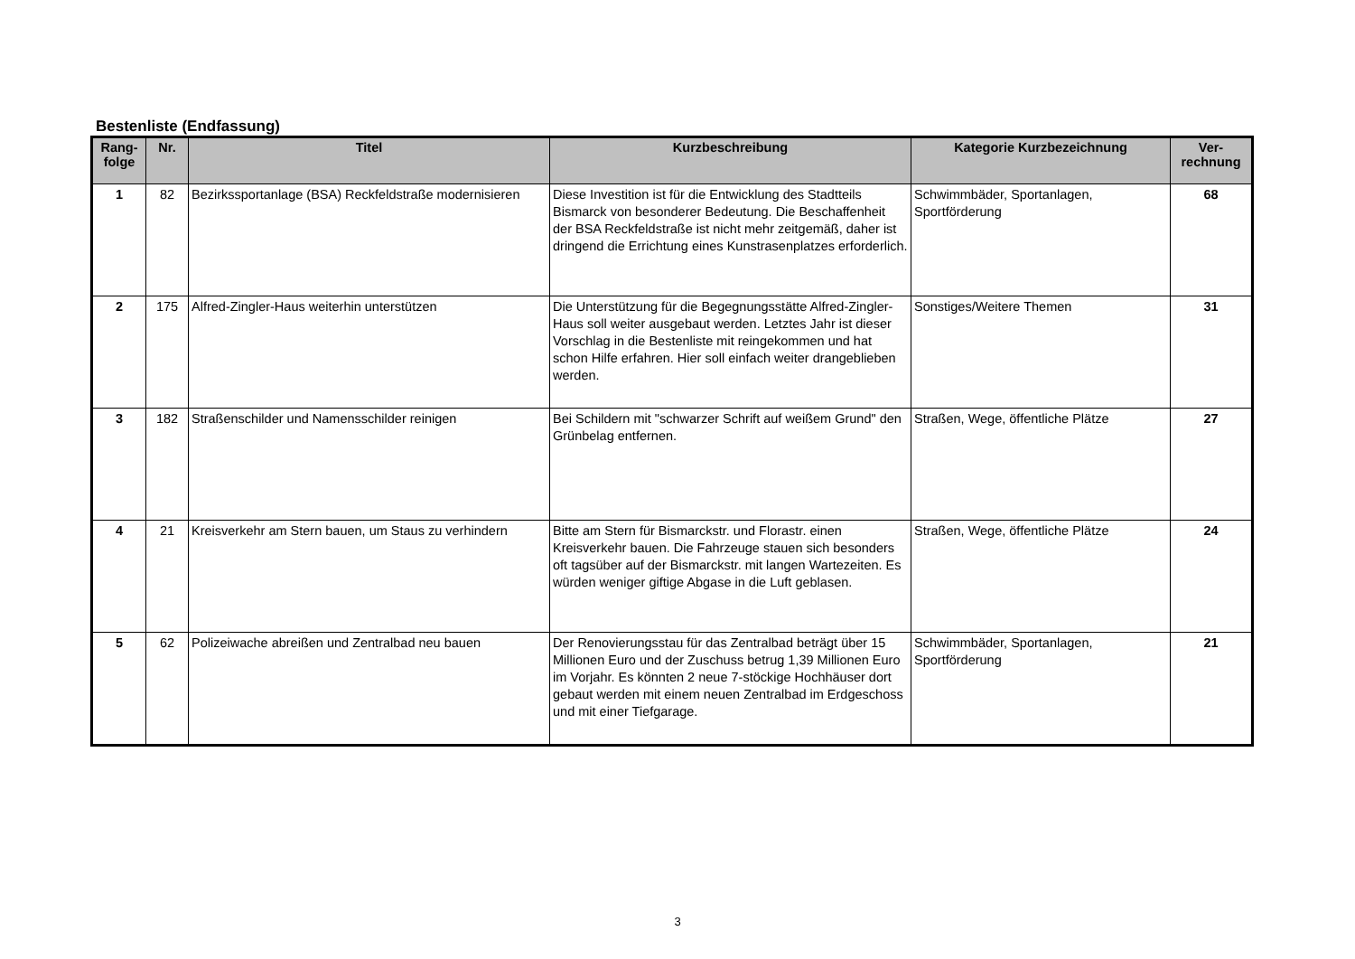Bestenliste (Endfassung)
| Rang- folge | Nr. | Titel | Kurzbeschreibung | Kategorie Kurzbezeichnung | Ver- rechnung |
| --- | --- | --- | --- | --- | --- |
| 1 | 82 | Bezirkssportanlage (BSA) Reckfeldstraße modernisieren | Diese Investition ist für die Entwicklung des Stadtteils Bismarck von besonderer Bedeutung. Die Beschaffenheit der BSA Reckfeldstraße ist nicht mehr zeitgemäß, daher ist dringend die Errichtung eines Kunstrasenplatzes erforderlich. | Schwimmbäder, Sportanlagen, Sportförderung | 68 |
| 2 | 175 | Alfred-Zingler-Haus weiterhin unterstützen | Die Unterstützung für die Begegnungsstätte Alfred-Zingler-Haus soll weiter ausgebaut werden. Letztes Jahr ist dieser Vorschlag in die Bestenliste mit reingekommen und hat schon Hilfe erfahren. Hier soll einfach weiter drangeblieben werden. | Sonstiges/Weitere Themen | 31 |
| 3 | 182 | Straßenschilder und Namensschilder reinigen | Bei Schildern mit "schwarzer Schrift auf weißem Grund" den Grünbelag entfernen. | Straßen, Wege, öffentliche Plätze | 27 |
| 4 | 21 | Kreisverkehr am Stern bauen, um Staus zu verhindern | Bitte am Stern für Bismarckstr. und Florastr. einen Kreisverkehr bauen. Die Fahrzeuge stauen sich besonders oft tagsüber auf der Bismarckstr. mit langen Wartezeiten. Es würden weniger giftige Abgase in die Luft geblasen. | Straßen, Wege, öffentliche Plätze | 24 |
| 5 | 62 | Polizeiwache abreißen und Zentralbad neu bauen | Der Renovierungsstau für das Zentralbad beträgt über 15 Millionen Euro und der Zuschuss betrug 1,39 Millionen Euro im Vorjahr. Es könnten 2 neue 7-stöckige Hochhäuser dort gebaut werden mit einem neuen Zentralbad im Erdgeschoss und mit einer Tiefgarage. | Schwimmbäder, Sportanlagen, Sportförderung | 21 |
3